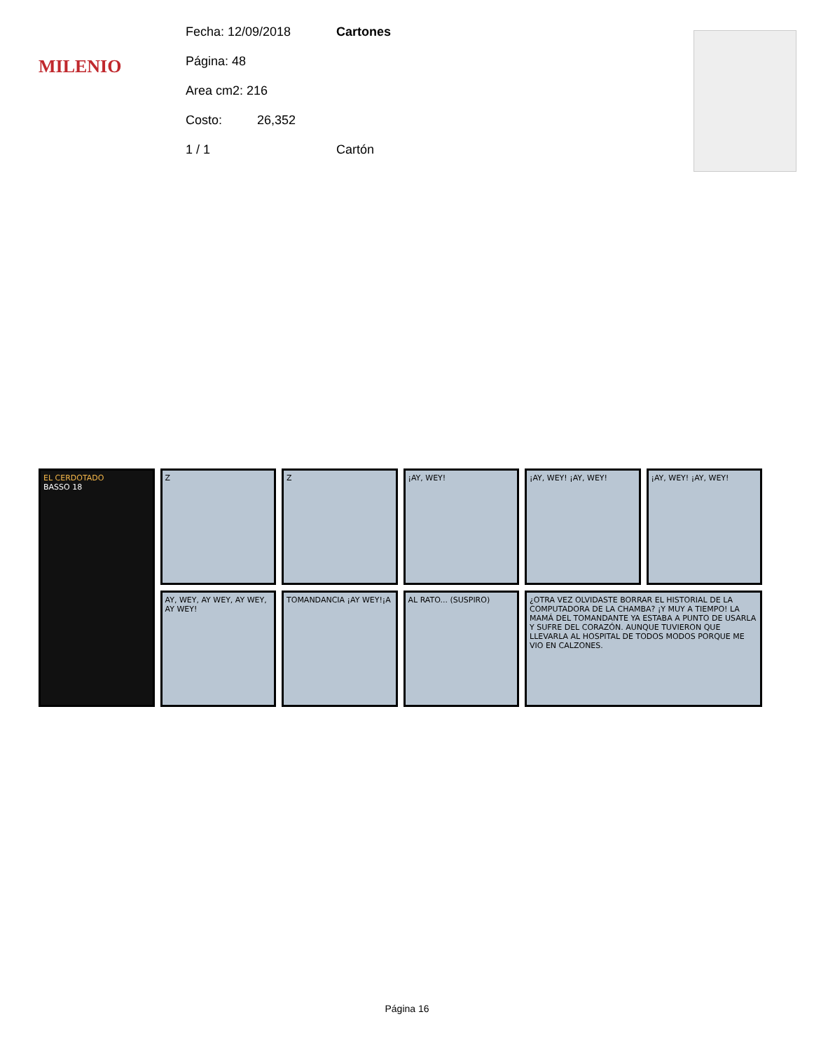MILENIO
Fecha: 12/09/2018
Página: 48
Area cm2: 216
Costo: 26,352
1 / 1
Cartones
Cartón
EL CERDOTADO
BASSO 18
Z
Z
¡AY, WEY!
¡AY, WEY! ¡AY, WEY!
¡AY, WEY! ¡AY, WEY!
AY, WEY, AY WEY, AY WEY, AY WEY!
TOMANDANCIA ¡AY WEY!¡A
AL RATO... (SUSPIRO)
¿OTRA VEZ OLVIDASTE BORRAR EL HISTORIAL DE LA COMPUTADORA DE LA CHAMBA? ¡Y MUY A TIEMPO! LA MAMÁ DEL TOMANDANTE YA ESTABA A PUNTO DE USARLA Y SUFRE DEL CORAZÓN. AUNQUE TUVIERON QUE LLEVARLA AL HOSPITAL DE TODOS MODOS PORQUE ME VIO EN CALZONES.
Página 16